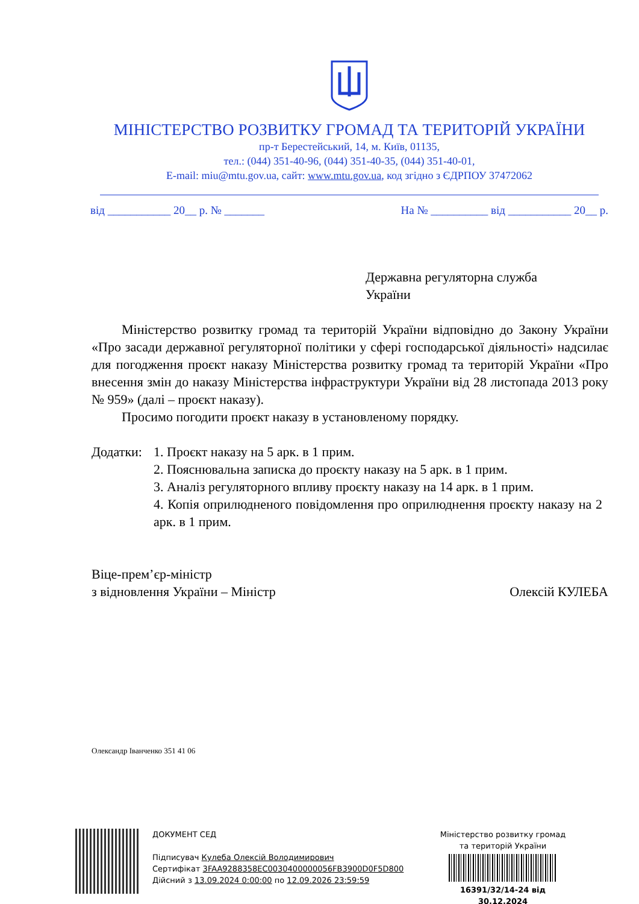МІНІСТЕРСТВО РОЗВИТКУ ГРОМАД ТА ТЕРИТОРІЙ УКРАЇНИ
пр-т Берестейський, 14, м. Київ, 01135,
тел.: (044) 351-40-96, (044) 351-40-35, (044) 351-40-01,
E-mail: miu@mtu.gov.ua, сайт: www.mtu.gov.ua, код згідно з ЄДРПОУ 37472062
від ___________ 20__ р. № _______ На № __________ від ___________ 20__ р.
Державна регуляторна служба
України
Міністерство розвитку громад та територій України відповідно до Закону України «Про засади державної регуляторної політики у сфері господарської діяльності» надсилає для погодження проєкт наказу Міністерства розвитку громад та територій України «Про внесення змін до наказу Міністерства інфраструктури України від 28 листопада 2013 року № 959» (далі – проєкт наказу).
Просимо погодити проєкт наказу в установленому порядку.
Додатки:
1. Проєкт наказу на 5 арк. в 1 прим.
2. Пояснювальна записка до проєкту наказу на 5 арк. в 1 прим.
3. Аналіз регуляторного впливу проєкту наказу на 14 арк. в 1 прим.
4. Копія оприлюдненого повідомлення про оприлюднення проєкту наказу на 2 арк. в 1 прим.
Віце-прем’єр-міністр
з відновлення України – Міністр Олексій КУЛЕБА
Олександр Іванченко 351 41 06
ДОКУМЕНТ СЕД
Підписувач Кулеба Олексій Володимирович
Сертифікат 3FAA9288358EC0030400000056FB3900D0F5D800
Дійсний з 13.09.2024 0:00:00 по 12.09.2026 23:59:59
Міністерство розвитку громад
та територій України
16391/32/14-24 від 30.12.2024